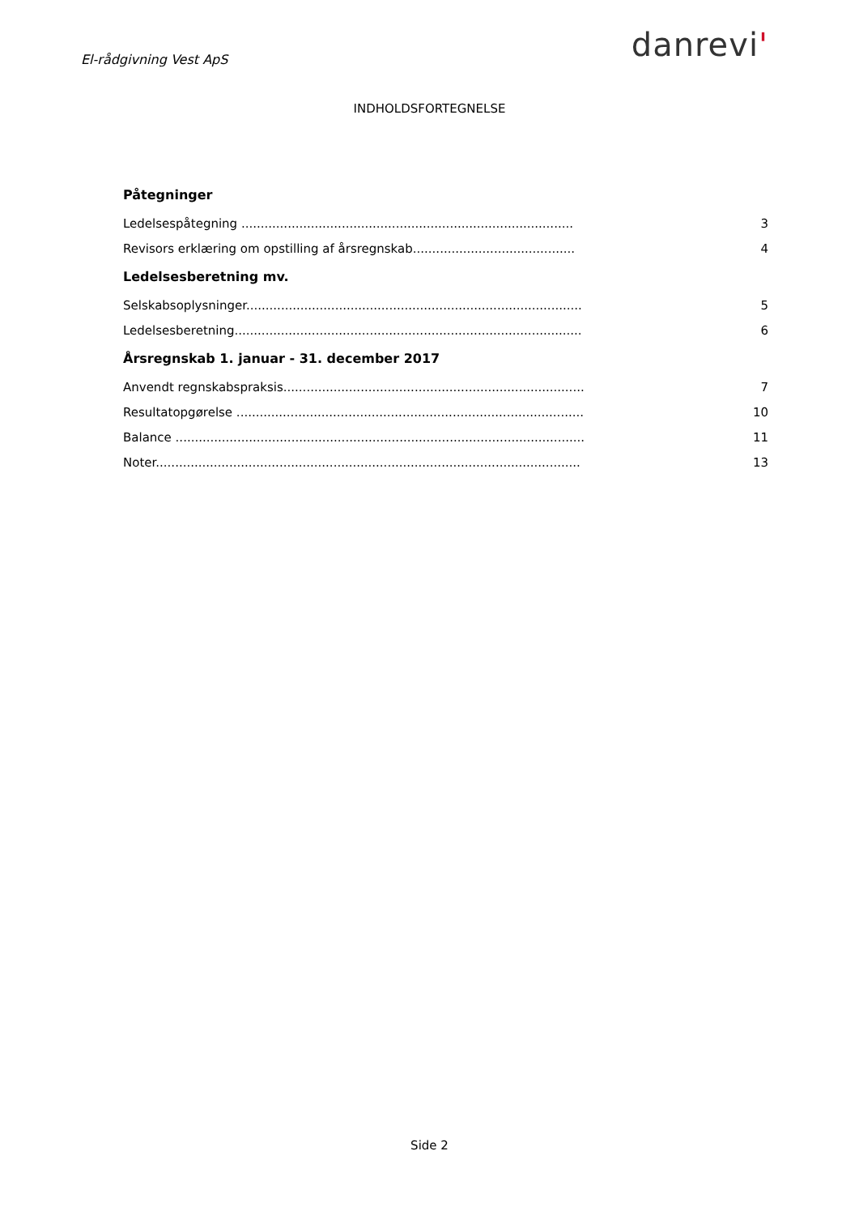El-rådgivning Vest ApS
danrevi'
INDHOLDSFORTEGNELSE
Påtegninger
Ledelsespåtegning ...................................................................................... 3
Revisors erklæring om opstilling af årsregnskab.......................................... 4
Ledelsesberetning mv.
Selskabsoplysninger....................................................................................... 5
Ledelsesberetning.......................................................................................... 6
Årsregnskab 1. januar - 31. december 2017
Anvendt regnskabspraksis.............................................................................. 7
Resultatopgørelse .......................................................................................... 10
Balance .......................................................................................................... 11
Noter.............................................................................................................. 13
Side 2